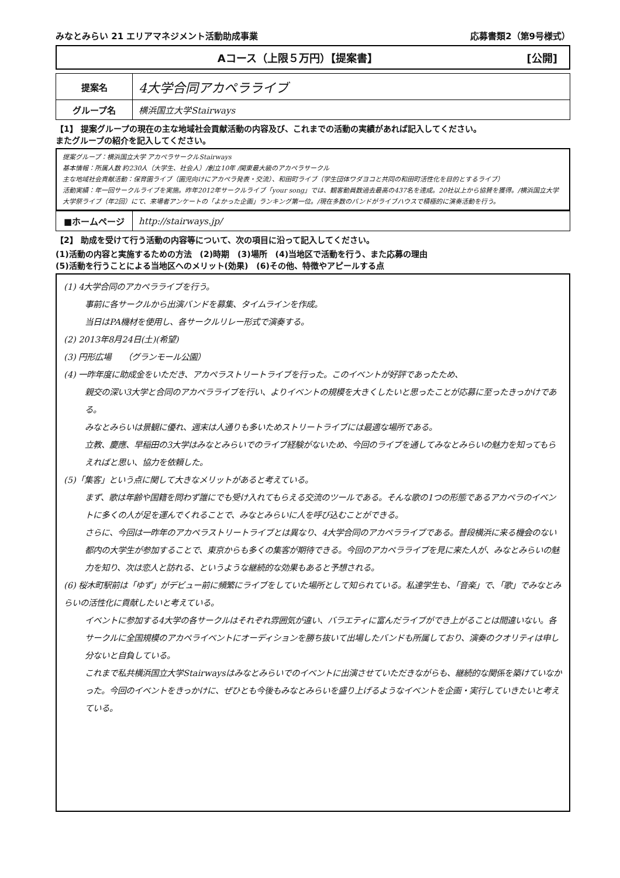みなとみらい 21 エリアマネジメント活動助成事業 応募書類2（第9号様式）
Aコース（上限５万円）【提案書】 [公開]
| 提案名 | 4大学合同アカペラライブ |
| グループ名 | 横浜国立大学Stairways |
【1】 提案グループの現在の主な地域社会貢献活動の内容及び、これまでの活動の実績があれば記入してください。
またグループの紹介を記入してください。
提案グループ：横浜国立大学 アカペラサークルStairways
基本情報：所属人数 約230人（大学生、社会人）/創立10年 /関東最大級のアカペラサークル
主な地域社会貢献活動：保育園ライブ（園児向けにアカペラ発表・交流）、和田町ライブ（学生団体ワダヨコと共同の和田町活性化を目的とするライブ）
活動実績：年一回サークルライブを実施。昨年2012年サークルライブ「your song」では、観客動員数過去最高の437名を達成。20社以上から協賛を獲得。/横浜国立大学大学祭ライブ（年2回）にて、来場者アンケートの「よかった企画」ランキング第一位。/現在多数のバンドがライブハウスで積極的に演奏活動を行う。
| ■ホームページ | http://stairways.jp/ |
【2】 助成を受けて行う活動の内容等について、次の項目に沿って記入してください。
(1)活動の内容と実施するための方法　(2)時期　(3)場所　(4)当地区で活動を行う、また応募の理由
(5)活動を行うことによる当地区へのメリット(効果)　(6)その他、特徴やアピールする点
(1) 4大学合同のアカペラライブを行う。
事前に各サークルから出演バンドを募集、タイムラインを作成。
当日はPA機材を使用し、各サークルリレー形式で演奏する。
(2) 2013年8月24日(土)(希望)
(3) 円形広場　　（グランモール公園）
(4) 一昨年度に助成金をいただき、アカペラストリートライブを行った。このイベントが好評であったため、
親交の深い3大学と合同のアカペラライブを行い、よりイベントの規模を大きくしたいと思ったことが応募に至ったきっかけである。
みなとみらいは景観に優れ、週末は人通りも多いためストリートライブには最適な場所である。
立教、慶應、早稲田の3大学はみなとみらいでのライブ経験がないため、今回のライブを通してみなとみらいの魅力を知ってもらえればと思い、協力を依頼した。
(5)「集客」という点に関して大きなメリットがあると考えている。
まず、歌は年齢や国籍を問わず誰にでも受け入れてもらえる交流のツールである。そんな歌の1つの形態であるアカペラのイベントに多くの人が足を運んでくれることで、みなとみらいに人を呼び込むことができる。
さらに、今回は一昨年のアカペラストリートライブとは異なり、4大学合同のアカペラライブである。普段横浜に来る機会のない都内の大学生が参加することで、東京からも多くの集客が期待できる。今回のアカペラライブを見に来た人が、みなとみらいの魅力を知り、次は恋人と訪れる、というような継続的な効果もあると予想される。
(6) 桜木町駅前は「ゆず」がデビュー前に頻繁にライブをしていた場所として知られている。私達学生も、「音楽」で、「歌」でみなとみらいの活性化に貢献したいと考えている。
イベントに参加する4大学の各サークルはそれぞれ雰囲気が違い、バラエティに富んだライブができ上がることは間違いない。各サークルに全国規模のアカペライベントにオーディションを勝ち抜いて出場したバンドも所属しており、演奏のクオリティは申し分ないと自負している。
これまで私共横浜国立大学Stairwaysはみなとみらいでのイベントに出演させていただきながらも、継続的な関係を築けていなかった。今回のイベントをきっかけに、ぜひとも今後もみなとみらいを盛り上げるようなイベントを企画・実行していきたいと考えている。